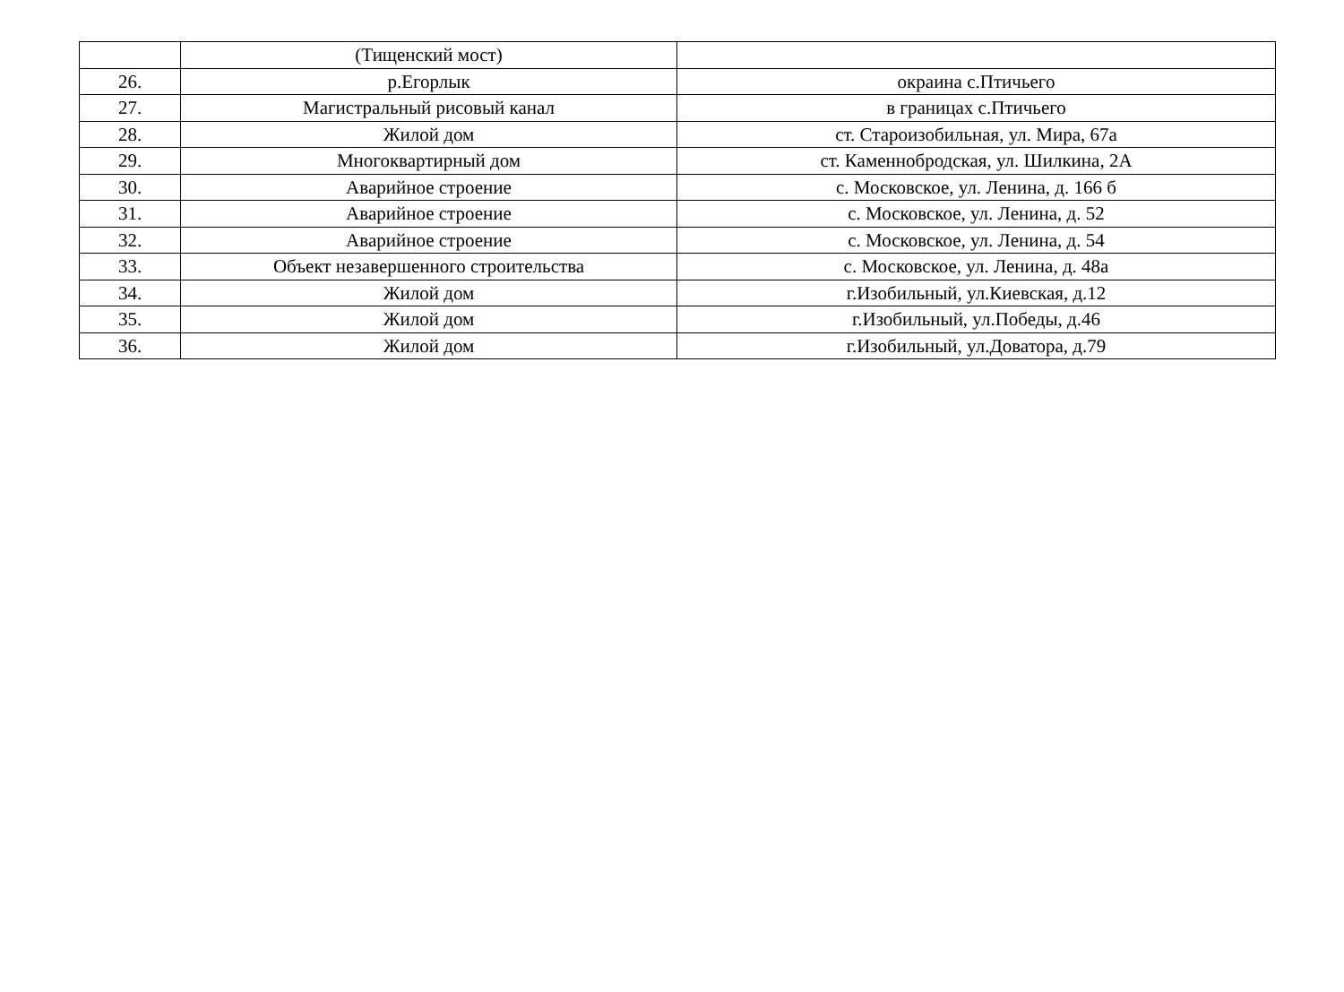| | (Тищенский мост) | |
| 26. | р.Егорлык | окраина с.Птичьего |
| 27. | Магистральный рисовый канал | в границах с.Птичьего |
| 28. | Жилой дом | ст. Староизобильная, ул. Мира, 67а |
| 29. | Многоквартирный дом | ст. Каменнобродская, ул. Шилкина, 2А |
| 30. | Аварийное строение | с. Московское, ул. Ленина, д. 166 б |
| 31. | Аварийное строение | с. Московское, ул. Ленина, д. 52 |
| 32. | Аварийное строение | с. Московское, ул. Ленина, д. 54 |
| 33. | Объект незавершенного строительства | с. Московское, ул. Ленина, д. 48а |
| 34. | Жилой дом | г.Изобильный, ул.Киевская, д.12 |
| 35. | Жилой дом | г.Изобильный, ул.Победы, д.46 |
| 36. | Жилой дом | г.Изобильный, ул.Доватора, д.79 |